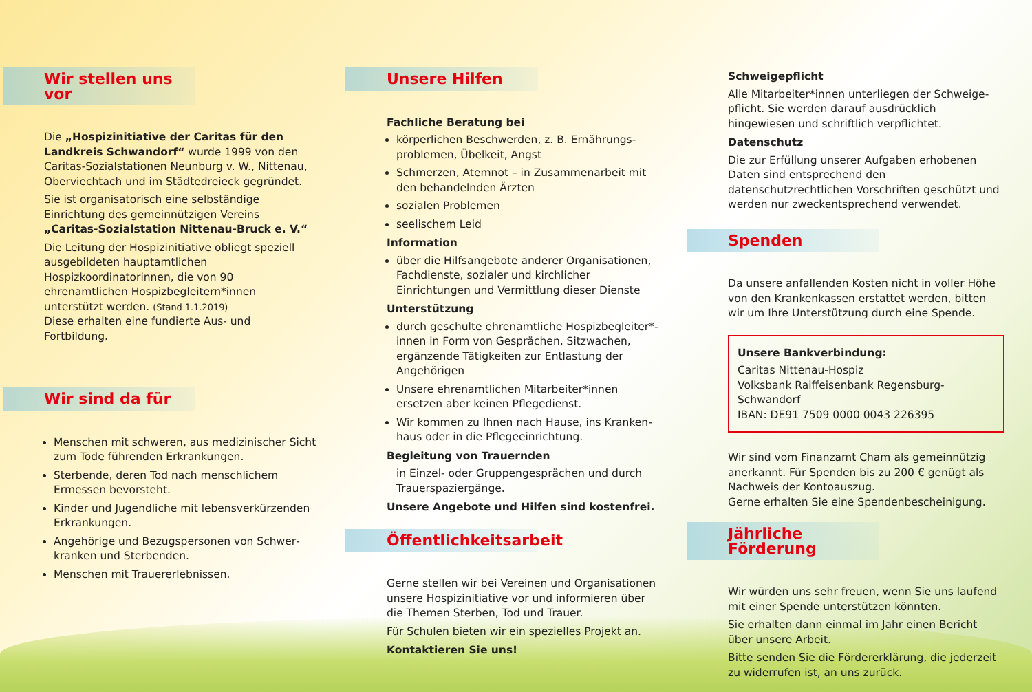Wir stellen uns vor
Die „Hospizinitiative der Caritas für den Land­kreis Schwandorf“ wurde 1999 von den Caritas-Sozialstationen Neunburg v. W., Nittenau, Oberviechtach und im Städtedreieck gegründet.
Sie ist organisatorisch eine selbständige Einrichtung des gemeinnützigen Vereins „Caritas-Sozialstation Nittenau-Bruck e. V.“
Die Leitung der Hospizinitiative obliegt speziell aus­gebildeten hauptamtlichen Hospizkoordinatorinnen, die von 90 ehrenamtlichen Hospizbegleitern*innen unterstützt werden. (Stand 1.1.2019)
Diese erhalten eine fundierte Aus- und Fortbildung.
Wir sind da für
Menschen mit schweren, aus medizinischer Sicht zum Tode führenden Erkrankungen.
Sterbende, deren Tod nach menschlichem Ermessen bevorsteht.
Kinder und Jugendliche mit lebensverkürzenden Erkrankungen.
Angehörige und Bezugspersonen von Schwer­kranken und Sterbenden.
Menschen mit Trauererlebnissen.
Unsere Hilfen
Fachliche Beratung bei
körperlichen Beschwerden, z. B. Ernährungs­problemen, Übelkeit, Angst
Schmerzen, Atemnot – in Zusammenarbeit mit den behandelnden Ärzten
sozialen Problemen
seelischem Leid
Information
über die Hilfsangebote anderer Organisationen, Fachdienste, sozialer und kirchlicher Einrichtungen und Vermittlung dieser Dienste
Unterstützung
durch geschulte ehrenamtliche Hospizbegleiter*­innen in Form von Gesprächen, Sitzwachen, ergänzende Tätigkeiten zur Entlastung der Angehörigen
Unsere ehrenamtlichen Mitarbeiter*innen ersetzen aber keinen Pflegedienst.
Wir kommen zu Ihnen nach Hause, ins Kranken­haus oder in die Pflegeeinrichtung.
Begleitung von Trauernden
in Einzel- oder Gruppengesprächen und durch Trauerspaziergänge.
Unsere Angebote und Hilfen sind kostenfrei.
Öffentlichkeitsarbeit
Gerne stellen wir bei Vereinen und Organisationen unsere Hospizinitiative vor und informieren über die Themen Sterben, Tod und Trauer.
Für Schulen bieten wir ein spezielles Projekt an.
Kontaktieren Sie uns!
Schweigepflicht
Alle Mitarbeiter*innen unterliegen der Schweige­pflicht. Sie werden darauf ausdrücklich hingewiesen und schriftlich verpflichtet.
Datenschutz
Die zur Erfüllung unserer Aufgaben erhobenen Daten sind entsprechend den datenschutzrechtlichen Vorschriften geschützt und werden nur zweck­entsprechend verwendet.
Spenden
Da unsere anfallenden Kosten nicht in voller Höhe von den Krankenkassen erstattet werden, bitten wir um Ihre Unterstützung durch eine Spende.
Unsere Bankverbindung:
Caritas Nittenau-Hospiz
Volksbank Raiffeisenbank Regensburg-Schwandorf
IBAN: DE91 7509 0000 0043 226395
Wir sind vom Finanzamt Cham als gemeinnützig anerkannt. Für Spenden bis zu 200 € genügt als Nachweis der Kontoauszug.
Gerne erhalten Sie eine Spendenbescheinigung.
Jährliche Förderung
Wir würden uns sehr freuen, wenn Sie uns laufend mit einer Spende unterstützen könnten.
Sie erhalten dann einmal im Jahr einen Bericht über unsere Arbeit.
Bitte senden Sie die Fördererklärung, die jederzeit zu widerrufen ist, an uns zurück.